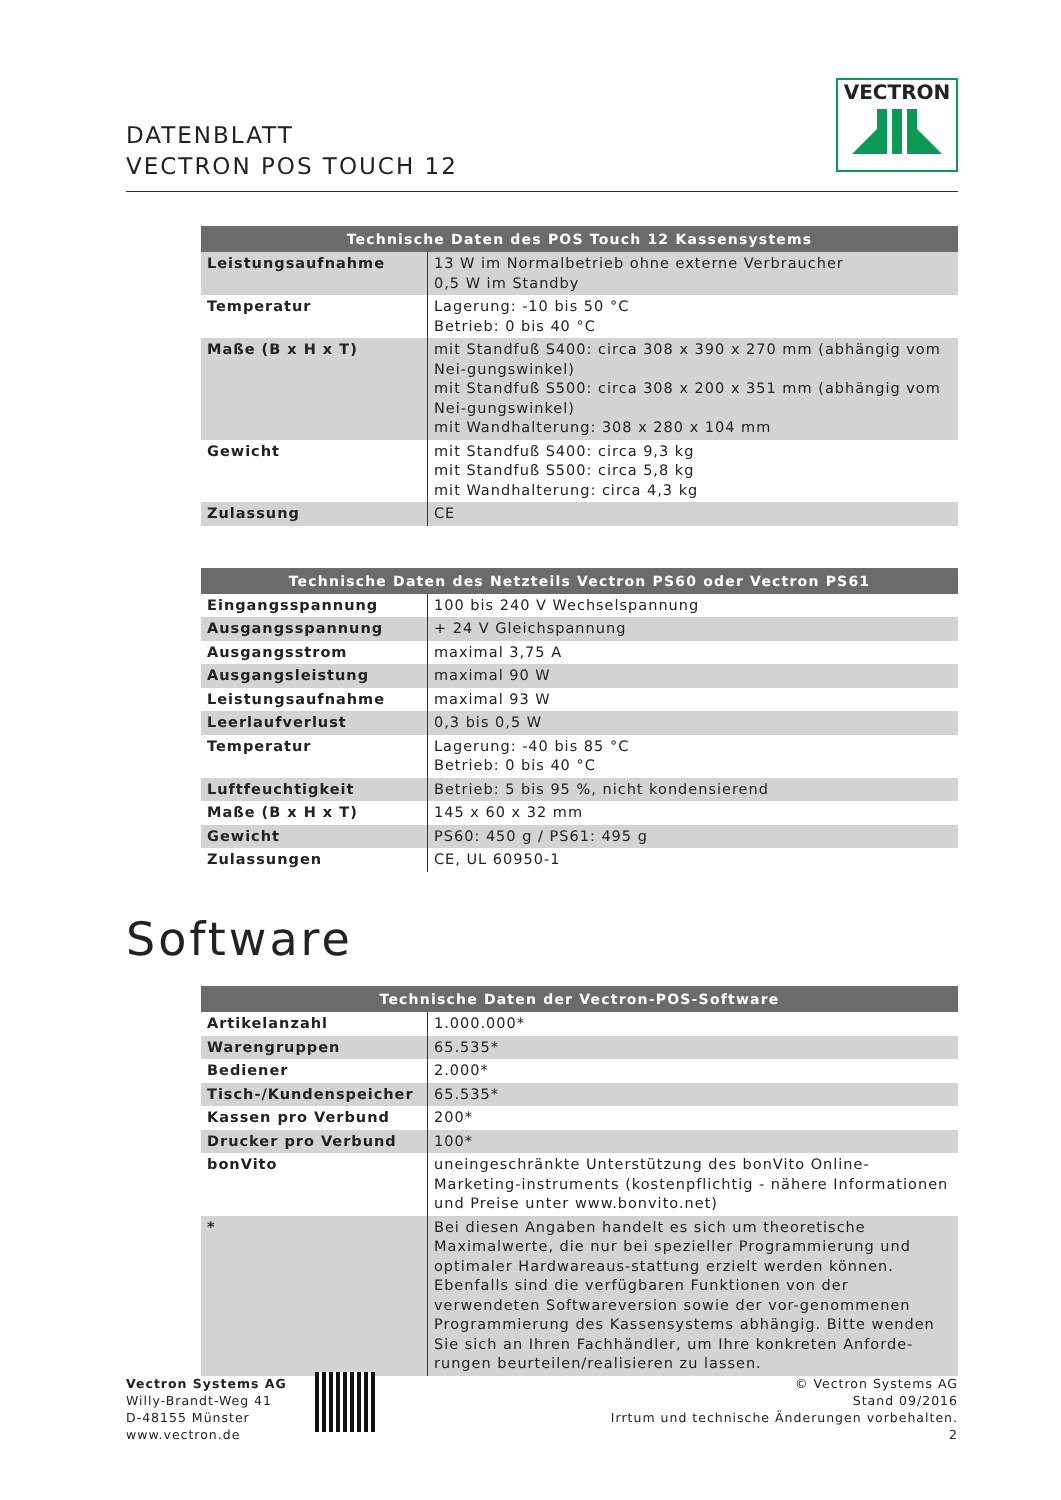DATENBLATT
VECTRON POS TOUCH 12
VECTRON
| Technische Daten des POS Touch 12 Kassensystems | |
| --- | --- |
| Leistungsaufnahme | 13 W im Normalbetrieb ohne externe Verbraucher 0,5 W im Standby |
| Temperatur | Lagerung: -10 bis 50 °C Betrieb: 0 bis 40 °C |
| Maße (B x H x T) | mit Standfuß S400: circa 308 x 390 x 270 mm (abhängig vom Nei-gungswinkel) mit Standfuß S500: circa 308 x 200 x 351 mm (abhängig vom Nei-gungswinkel) mit Wandhalterung: 308 x 280 x 104 mm |
| Gewicht | mit Standfuß S400: circa 9,3 kg mit Standfuß S500: circa 5,8 kg mit Wandhalterung: circa 4,3 kg |
| Zulassung | CE |
| Technische Daten des Netzteils Vectron PS60 oder Vectron PS61 | |
| --- | --- |
| Eingangsspannung | 100 bis 240 V Wechselspannung |
| Ausgangsspannung | + 24 V Gleichspannung |
| Ausgangsstrom | maximal 3,75 A |
| Ausgangsleistung | maximal 90 W |
| Leistungsaufnahme | maximal 93 W |
| Leerlaufverlust | 0,3 bis 0,5 W |
| Temperatur | Lagerung: -40 bis 85 °C Betrieb: 0 bis 40 °C |
| Luftfeuchtigkeit | Betrieb: 5 bis 95 %, nicht kondensierend |
| Maße (B x H x T) | 145 x 60 x 32 mm |
| Gewicht | PS60: 450 g / PS61: 495 g |
| Zulassungen | CE, UL 60950-1 |
Software
| Technische Daten der Vectron-POS-Software | |
| --- | --- |
| Artikelanzahl | 1.000.000* |
| Warengruppen | 65.535* |
| Bediener | 2.000* |
| Tisch-/Kundenspeicher | 65.535* |
| Kassen pro Verbund | 200* |
| Drucker pro Verbund | 100* |
| bonVito | uneingeschränkte Unterstützung des bonVito Online-Marketing-instruments (kostenpflichtig - nähere Informationen und Preise unter www.bonvito.net) |
| * | Bei diesen Angaben handelt es sich um theoretische Maximalwerte, die nur bei spezieller Programmierung und optimaler Hardwareaus-stattung erzielt werden können. Ebenfalls sind die verfügbaren Funktionen von der verwendeten Softwareversion sowie der vor-genommenen Programmierung des Kassensystems abhängig. Bitte wenden Sie sich an Ihren Fachhändler, um Ihre konkreten Anforde-rungen beurteilen/realisieren zu lassen. |
Vectron Systems AG
Willy-Brandt-Weg 41
D-48155 Münster
www.vectron.de
© Vectron Systems AG
Stand 09/2016
Irrtum und technische Änderungen vorbehalten.
2